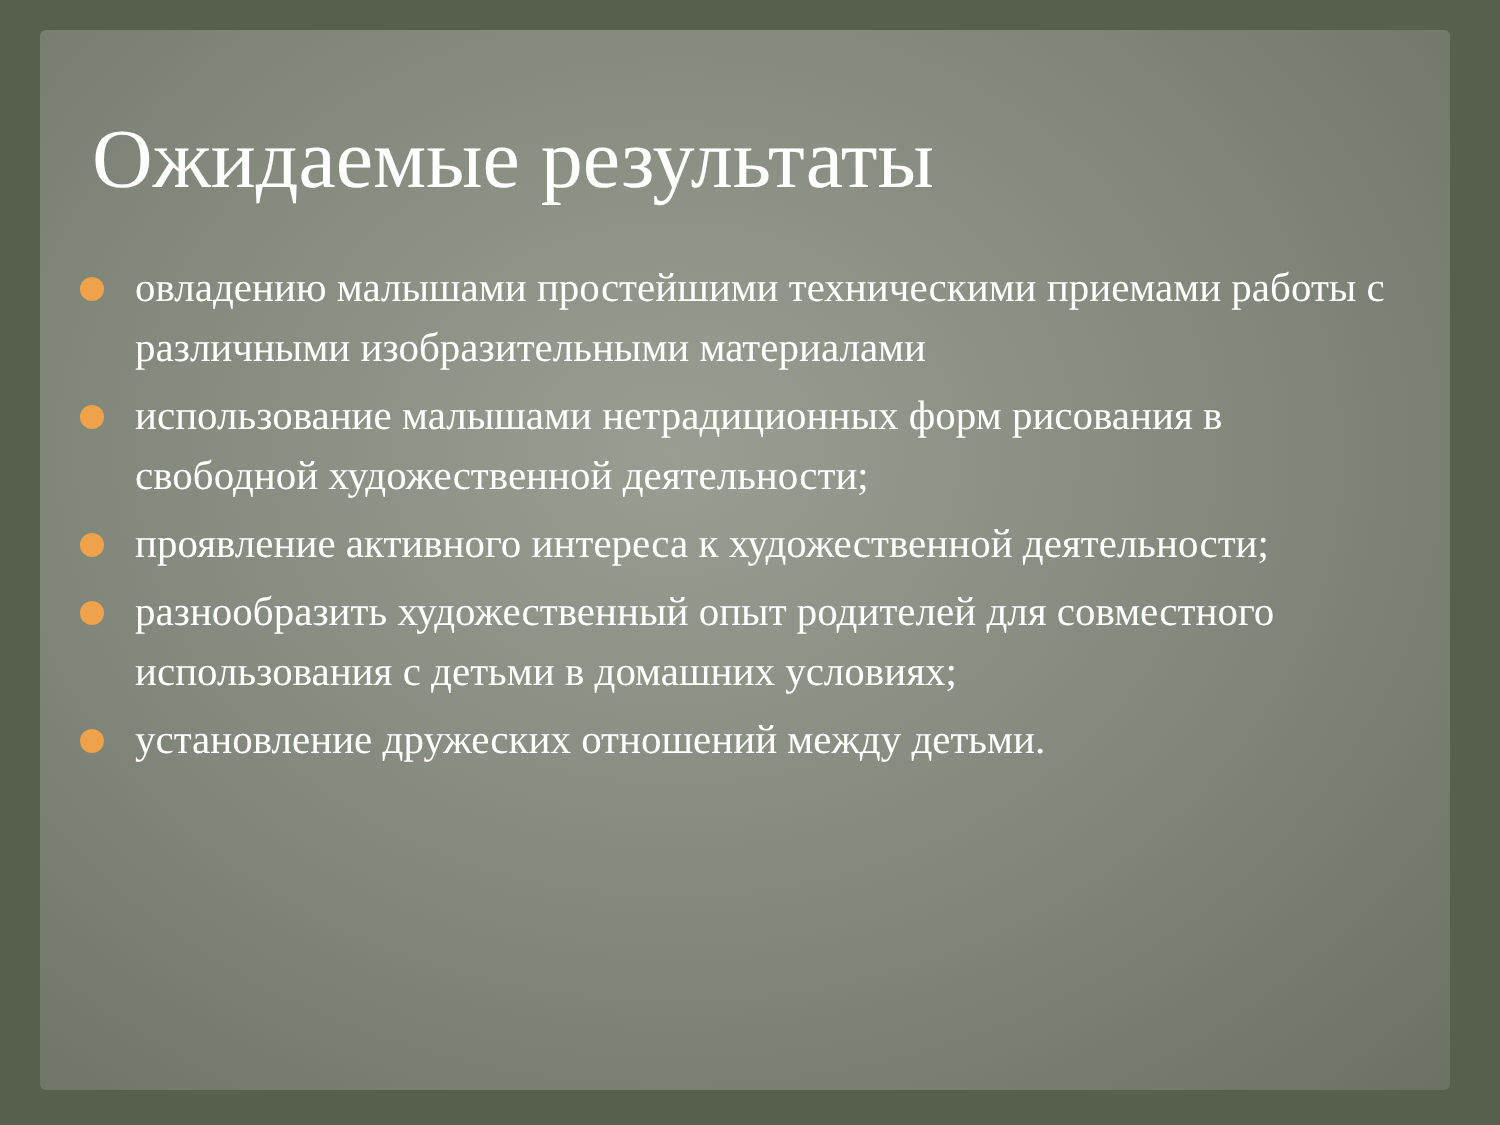Ожидаемые результаты
овладению малышами простейшими техническими приемами работы с различными изобразительными материалами
использование малышами нетрадиционных форм рисования в свободной художественной деятельности;
проявление активного интереса к художественной деятельности;
разнообразить художественный опыт родителей для совместного использования с детьми в домашних условиях;
установление дружеских отношений между детьми.